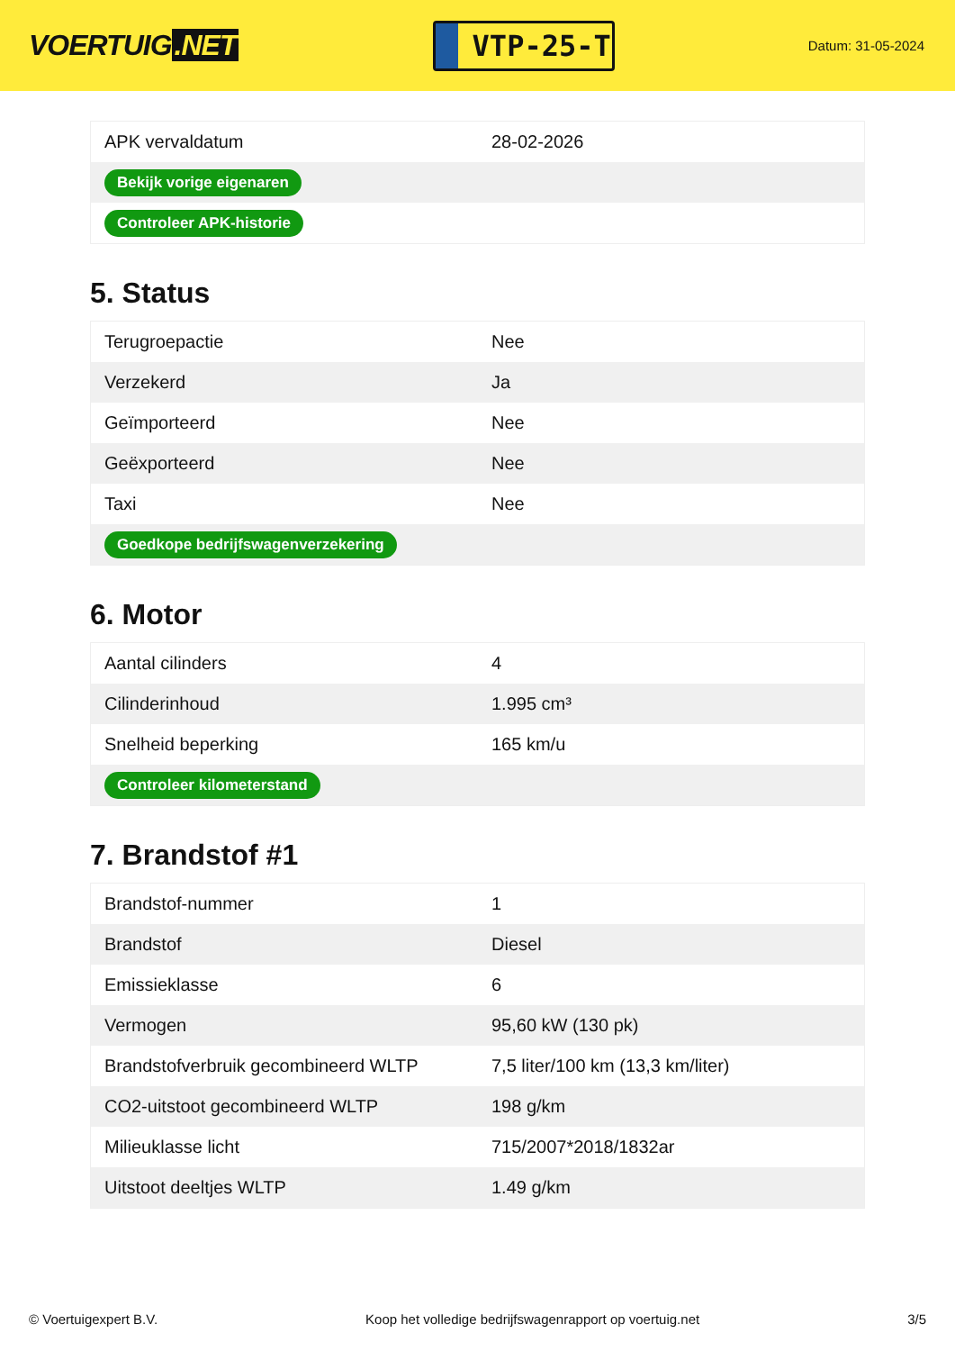VOERTUIG.NET
VTP-25-T
Datum: 31-05-2024
| APK vervaldatum | 28-02-2026 |
| Bekijk vorige eigenaren | |
| Controleer APK-historie | |
5. Status
| Terugroepactie | Nee |
| Verzekerd | Ja |
| Geïmporteerd | Nee |
| Geëxporteerd | Nee |
| Taxi | Nee |
| Goedkope bedrijfswagenverzekering | |
6. Motor
| Aantal cilinders | 4 |
| Cilinderinhoud | 1.995 cm³ |
| Snelheid beperking | 165 km/u |
| Controleer kilometerstand | |
7. Brandstof #1
| Brandstof-nummer | 1 |
| Brandstof | Diesel |
| Emissieklasse | 6 |
| Vermogen | 95,60 kW (130 pk) |
| Brandstofverbruik gecombineerd WLTP | 7,5 liter/100 km (13,3 km/liter) |
| CO2-uitstoot gecombineerd WLTP | 198 g/km |
| Milieuklasse licht | 715/2007*2018/1832ar |
| Uitstoot deeltjes WLTP | 1.49 g/km |
© Voertuigexpert B.V. Koop het volledige bedrijfswagenrapport op voertuig.net 3/5